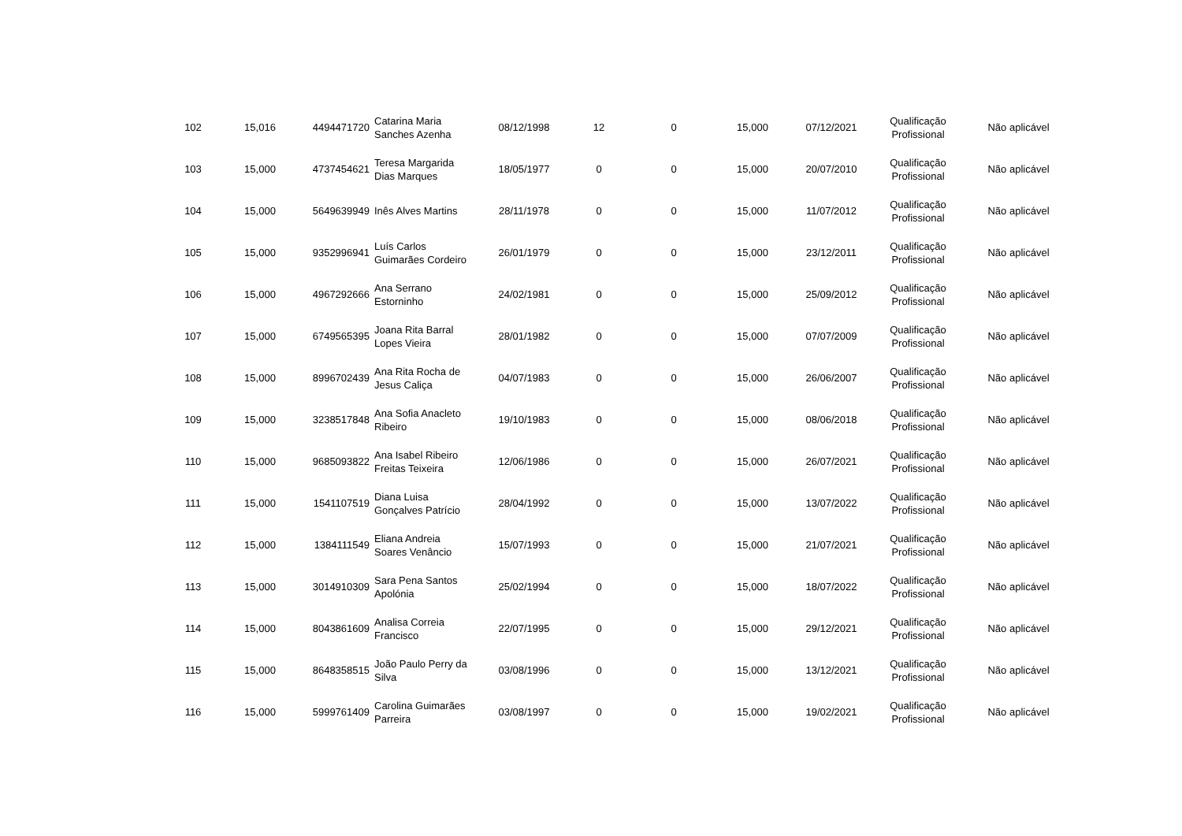| 102 | 15,016 | 4494471720 | Catarina Maria Sanches Azenha | 08/12/1998 | 12 | 0 | 15,000 | 07/12/2021 | Qualificação Profissional | Não aplicável |
| 103 | 15,000 | 4737454621 | Teresa Margarida Dias Marques | 18/05/1977 | 0 | 0 | 15,000 | 20/07/2010 | Qualificação Profissional | Não aplicável |
| 104 | 15,000 | 5649639949 | Inês Alves Martins | 28/11/1978 | 0 | 0 | 15,000 | 11/07/2012 | Qualificação Profissional | Não aplicável |
| 105 | 15,000 | 9352996941 | Luís Carlos Guimarães Cordeiro | 26/01/1979 | 0 | 0 | 15,000 | 23/12/2011 | Qualificação Profissional | Não aplicável |
| 106 | 15,000 | 4967292666 | Ana Serrano Estorninho | 24/02/1981 | 0 | 0 | 15,000 | 25/09/2012 | Qualificação Profissional | Não aplicável |
| 107 | 15,000 | 6749565395 | Joana Rita Barral Lopes Vieira | 28/01/1982 | 0 | 0 | 15,000 | 07/07/2009 | Qualificação Profissional | Não aplicável |
| 108 | 15,000 | 8996702439 | Ana Rita Rocha de Jesus Caliça | 04/07/1983 | 0 | 0 | 15,000 | 26/06/2007 | Qualificação Profissional | Não aplicável |
| 109 | 15,000 | 3238517848 | Ana Sofia Anacleto Ribeiro | 19/10/1983 | 0 | 0 | 15,000 | 08/06/2018 | Qualificação Profissional | Não aplicável |
| 110 | 15,000 | 9685093822 | Ana Isabel Ribeiro Freitas Teixeira | 12/06/1986 | 0 | 0 | 15,000 | 26/07/2021 | Qualificação Profissional | Não aplicável |
| 111 | 15,000 | 1541107519 | Diana Luisa Gonçalves Patrício | 28/04/1992 | 0 | 0 | 15,000 | 13/07/2022 | Qualificação Profissional | Não aplicável |
| 112 | 15,000 | 1384111549 | Eliana Andreia Soares Venâncio | 15/07/1993 | 0 | 0 | 15,000 | 21/07/2021 | Qualificação Profissional | Não aplicável |
| 113 | 15,000 | 3014910309 | Sara Pena Santos Apolónia | 25/02/1994 | 0 | 0 | 15,000 | 18/07/2022 | Qualificação Profissional | Não aplicável |
| 114 | 15,000 | 8043861609 | Analisa Correia Francisco | 22/07/1995 | 0 | 0 | 15,000 | 29/12/2021 | Qualificação Profissional | Não aplicável |
| 115 | 15,000 | 8648358515 | João Paulo Perry da Silva | 03/08/1996 | 0 | 0 | 15,000 | 13/12/2021 | Qualificação Profissional | Não aplicável |
| 116 | 15,000 | 5999761409 | Carolina Guimarães Parreira | 03/08/1997 | 0 | 0 | 15,000 | 19/02/2021 | Qualificação Profissional | Não aplicável |